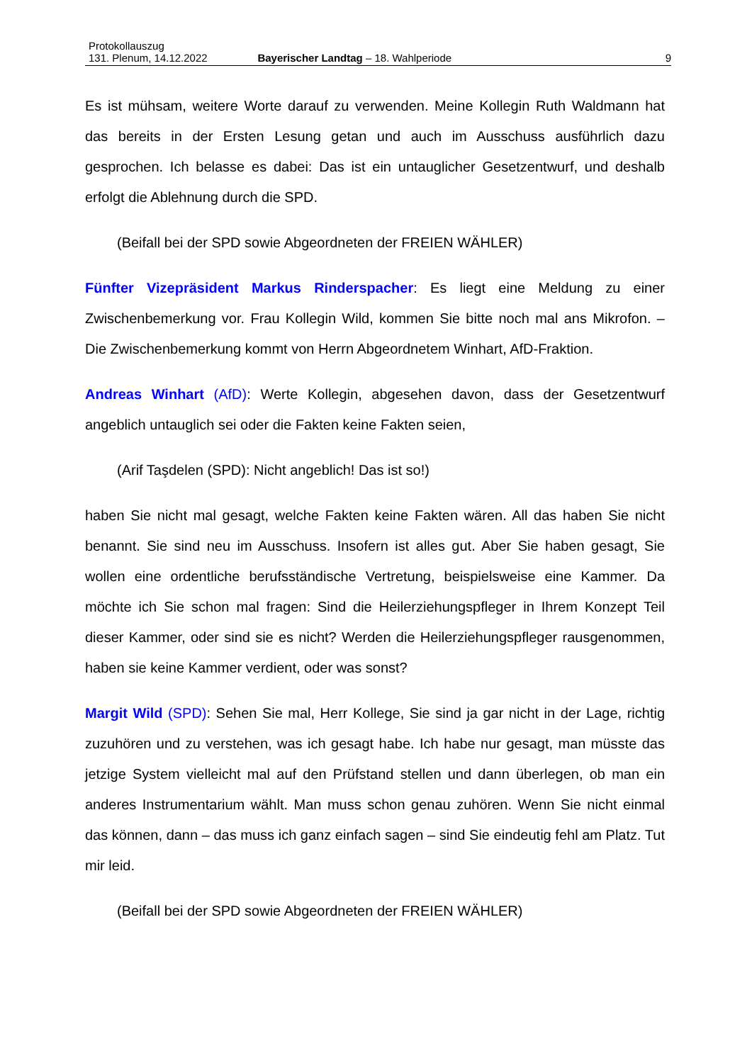Protokollauszug
131. Plenum, 14.12.2022 Bayerischer Landtag – 18. Wahlperiode 9
Es ist mühsam, weitere Worte darauf zu verwenden. Meine Kollegin Ruth Waldmann hat das bereits in der Ersten Lesung getan und auch im Ausschuss ausführlich dazu gesprochen. Ich belasse es dabei: Das ist ein untauglicher Gesetzentwurf, und deshalb erfolgt die Ablehnung durch die SPD.
(Beifall bei der SPD sowie Abgeordneten der FREIEN WÄHLER)
Fünfter Vizepräsident Markus Rinderspacher: Es liegt eine Meldung zu einer Zwischenbemerkung vor. Frau Kollegin Wild, kommen Sie bitte noch mal ans Mikrofon. – Die Zwischenbemerkung kommt von Herrn Abgeordnetem Winhart, AfD-Fraktion.
Andreas Winhart (AfD): Werte Kollegin, abgesehen davon, dass der Gesetzentwurf angeblich untauglich sei oder die Fakten keine Fakten seien,
(Arif Taşdelen (SPD): Nicht angeblich! Das ist so!)
haben Sie nicht mal gesagt, welche Fakten keine Fakten wären. All das haben Sie nicht benannt. Sie sind neu im Ausschuss. Insofern ist alles gut. Aber Sie haben gesagt, Sie wollen eine ordentliche berufsständische Vertretung, beispielsweise eine Kammer. Da möchte ich Sie schon mal fragen: Sind die Heilerziehungspfleger in Ihrem Konzept Teil dieser Kammer, oder sind sie es nicht? Werden die Heilerziehungspfleger rausgenommen, haben sie keine Kammer verdient, oder was sonst?
Margit Wild (SPD): Sehen Sie mal, Herr Kollege, Sie sind ja gar nicht in der Lage, richtig zuzuhören und zu verstehen, was ich gesagt habe. Ich habe nur gesagt, man müsste das jetzige System vielleicht mal auf den Prüfstand stellen und dann überlegen, ob man ein anderes Instrumentarium wählt. Man muss schon genau zuhören. Wenn Sie nicht einmal das können, dann – das muss ich ganz einfach sagen – sind Sie eindeutig fehl am Platz. Tut mir leid.
(Beifall bei der SPD sowie Abgeordneten der FREIEN WÄHLER)